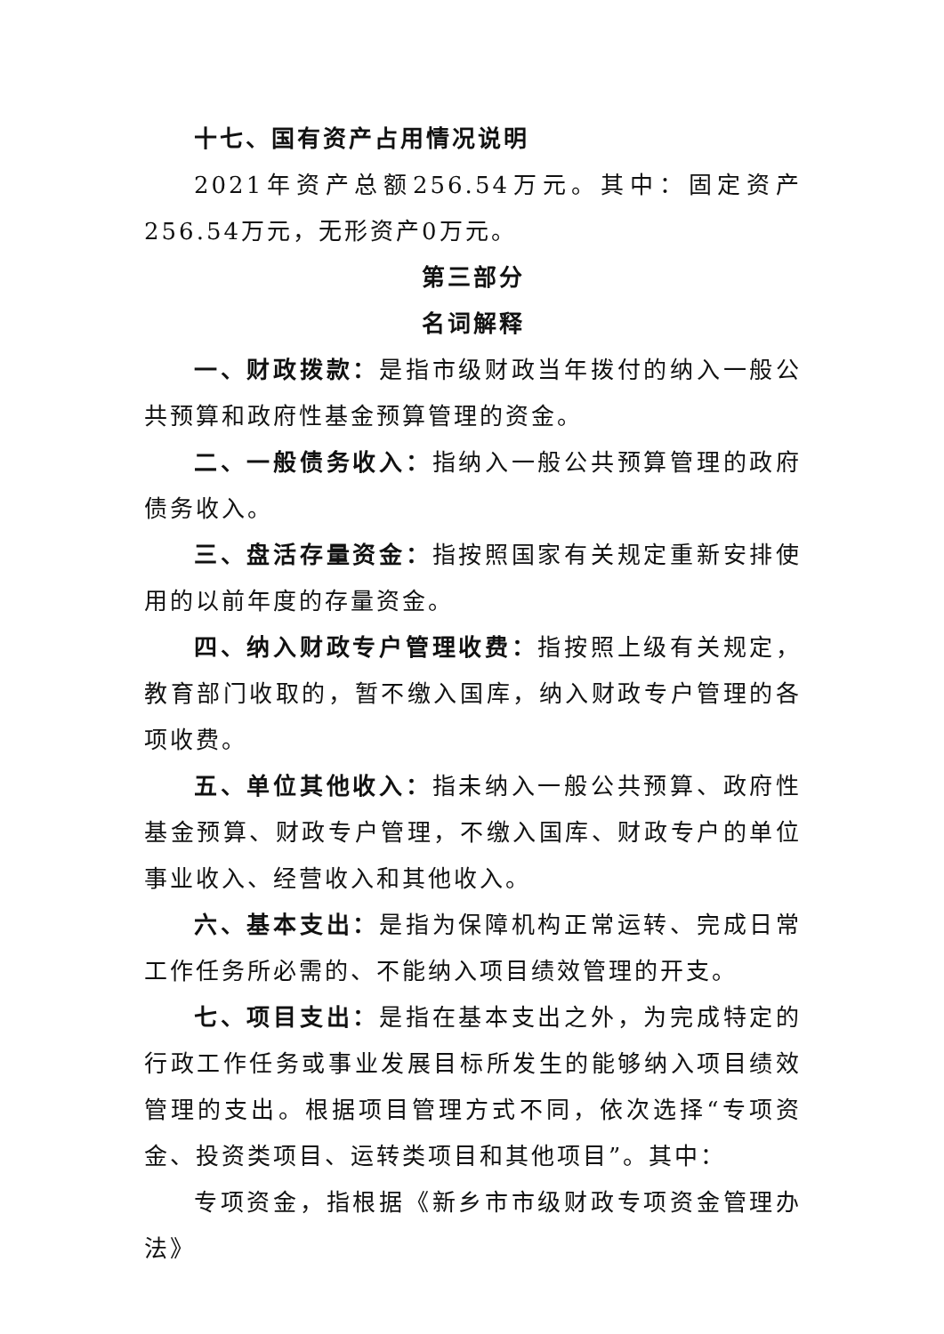十七、国有资产占用情况说明
2021年资产总额256.54万元。其中：固定资产256.54万元，无形资产0万元。
第三部分
名词解释
一、财政拨款：是指市级财政当年拨付的纳入一般公共预算和政府性基金预算管理的资金。
二、一般债务收入：指纳入一般公共预算管理的政府债务收入。
三、盘活存量资金：指按照国家有关规定重新安排使用的以前年度的存量资金。
四、纳入财政专户管理收费：指按照上级有关规定，教育部门收取的，暂不缴入国库，纳入财政专户管理的各项收费。
五、单位其他收入：指未纳入一般公共预算、政府性基金预算、财政专户管理，不缴入国库、财政专户的单位事业收入、经营收入和其他收入。
六、基本支出：是指为保障机构正常运转、完成日常工作任务所必需的、不能纳入项目绩效管理的开支。
七、项目支出：是指在基本支出之外，为完成特定的行政工作任务或事业发展目标所发生的能够纳入项目绩效管理的支出。根据项目管理方式不同，依次选择“专项资金、投资类项目、运转类项目和其他项目”。其中：
专项资金，指根据《新乡市市级财政专项资金管理办法》